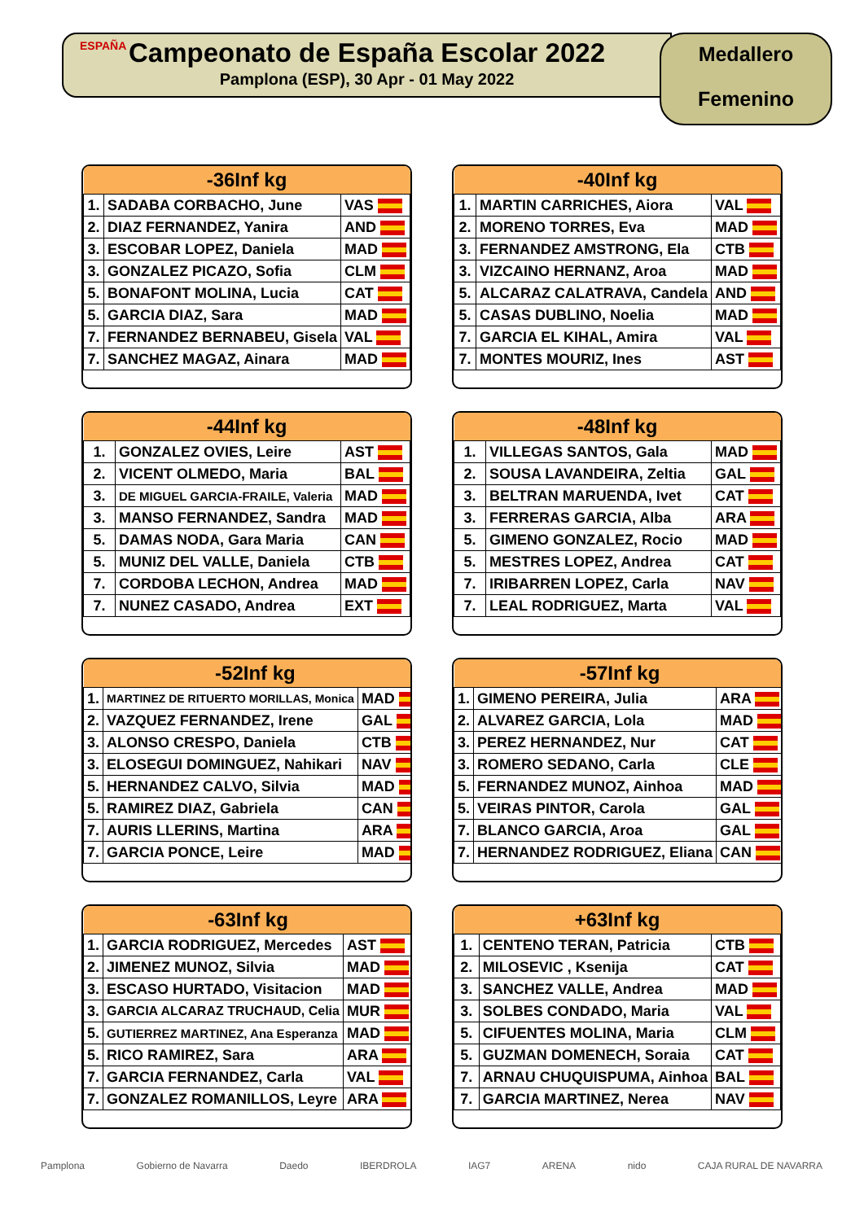ESPAÑA
Campeonato de España Escolar 2022
Pamplona (ESP), 30 Apr - 01 May 2022
Medallero
Femenino
| -36Inf kg | | |
| --- | --- | --- |
| 1. | SADABA CORBACHO, June | VAS |
| 2. | DIAZ FERNANDEZ, Yanira | AND |
| 3. | ESCOBAR LOPEZ, Daniela | MAD |
| 3. | GONZALEZ PICAZO, Sofia | CLM |
| 5. | BONAFONT MOLINA, Lucia | CAT |
| 5. | GARCIA DIAZ, Sara | MAD |
| 7. | FERNANDEZ BERNABEU, Gisela | VAL |
| 7. | SANCHEZ MAGAZ, Ainara | MAD |
| -40Inf kg | | |
| --- | --- | --- |
| 1. | MARTIN CARRICHES, Aiora | VAL |
| 2. | MORENO TORRES, Eva | MAD |
| 3. | FERNANDEZ AMSTRONG, Ela | CTB |
| 3. | VIZCAINO HERNANZ, Aroa | MAD |
| 5. | ALCARAZ CALATRAVA, Candela | AND |
| 5. | CASAS DUBLINO, Noelia | MAD |
| 7. | GARCIA EL KIHAL, Amira | VAL |
| 7. | MONTES MOURIZ, Ines | AST |
| -44Inf kg | | |
| --- | --- | --- |
| 1. | GONZALEZ OVIES, Leire | AST |
| 2. | VICENT OLMEDO, Maria | BAL |
| 3. | DE MIGUEL GARCIA-FRAILE, Valeria | MAD |
| 3. | MANSO FERNANDEZ, Sandra | MAD |
| 5. | DAMAS NODA, Gara Maria | CAN |
| 5. | MUNIZ DEL VALLE, Daniela | CTB |
| 7. | CORDOBA LECHON, Andrea | MAD |
| 7. | NUNEZ CASADO, Andrea | EXT |
| -48Inf kg | | |
| --- | --- | --- |
| 1. | VILLEGAS SANTOS, Gala | MAD |
| 2. | SOUSA LAVANDEIRA, Zeltia | GAL |
| 3. | BELTRAN MARUENDA, Ivet | CAT |
| 3. | FERRERAS GARCIA, Alba | ARA |
| 5. | GIMENO GONZALEZ, Rocio | MAD |
| 5. | MESTRES LOPEZ, Andrea | CAT |
| 7. | IRIBARREN LOPEZ, Carla | NAV |
| 7. | LEAL RODRIGUEZ, Marta | VAL |
| -52Inf kg | | |
| --- | --- | --- |
| 1. | MARTINEZ DE RITUERTO MORILLAS, Monica | MAD |
| 2. | VAZQUEZ FERNANDEZ, Irene | GAL |
| 3. | ALONSO CRESPO, Daniela | CTB |
| 3. | ELOSEGUI DOMINGUEZ, Nahikari | NAV |
| 5. | HERNANDEZ CALVO, Silvia | MAD |
| 5. | RAMIREZ DIAZ, Gabriela | CAN |
| 7. | AURIS LLERINS, Martina | ARA |
| 7. | GARCIA PONCE, Leire | MAD |
| -57Inf kg | | |
| --- | --- | --- |
| 1. | GIMENO PEREIRA, Julia | ARA |
| 2. | ALVAREZ GARCIA, Lola | MAD |
| 3. | PEREZ HERNANDEZ, Nur | CAT |
| 3. | ROMERO SEDANO, Carla | CLE |
| 5. | FERNANDEZ MUNOZ, Ainhoa | MAD |
| 5. | VEIRAS PINTOR, Carola | GAL |
| 7. | BLANCO GARCIA, Aroa | GAL |
| 7. | HERNANDEZ RODRIGUEZ, Eliana | CAN |
| -63Inf kg | | |
| --- | --- | --- |
| 1. | GARCIA RODRIGUEZ, Mercedes | AST |
| 2. | JIMENEZ MUNOZ, Silvia | MAD |
| 3. | ESCASO HURTADO, Visitacion | MAD |
| 3. | GARCIA ALCARAZ TRUCHAUD, Celia | MUR |
| 5. | GUTIERREZ MARTINEZ, Ana Esperanza | MAD |
| 5. | RICO RAMIREZ, Sara | ARA |
| 7. | GARCIA FERNANDEZ, Carla | VAL |
| 7. | GONZALEZ ROMANILLOS, Leyre | ARA |
| +63Inf kg | | |
| --- | --- | --- |
| 1. | CENTENO TERAN, Patricia | CTB |
| 2. | MILOSEVIC , Ksenija | CAT |
| 3. | SANCHEZ VALLE, Andrea | MAD |
| 3. | SOLBES CONDADO, Maria | VAL |
| 5. | CIFUENTES MOLINA, Maria | CLM |
| 5. | GUZMAN DOMENECH, Soraia | CAT |
| 7. | ARNAU CHUQUISPUMA, Ainhoa | BAL |
| 7. | GARCIA MARTINEZ, Nerea | NAV |
Pamplona Gobierno de Navarra Daedo IBERDROLA IAG7 ARENA nido CAJA RURAL DE NAVARRA